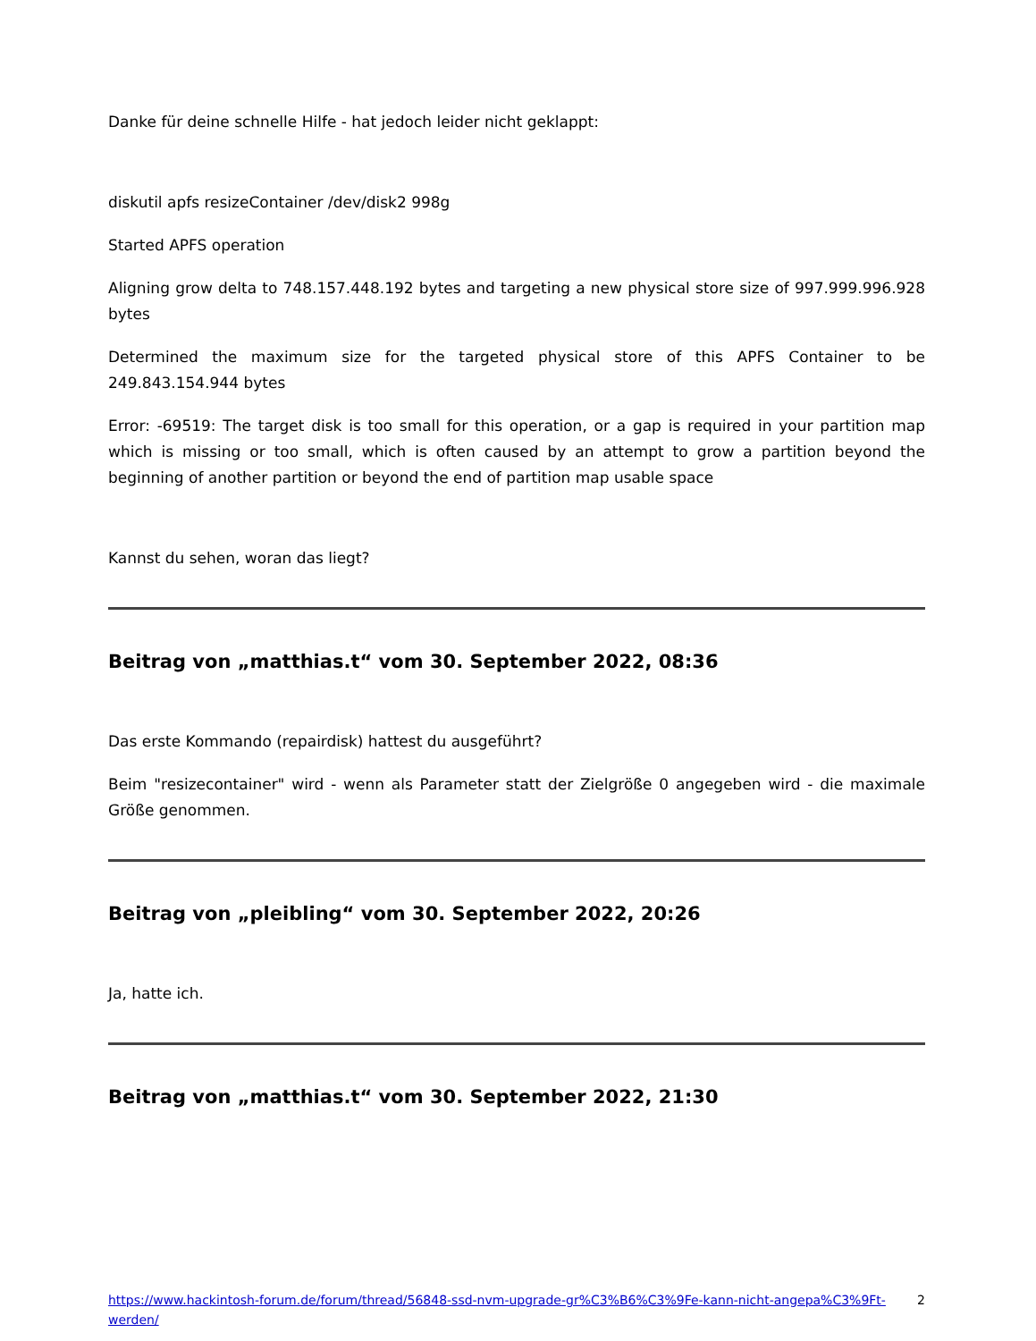Danke für deine schnelle Hilfe - hat jedoch leider nicht geklappt:
diskutil apfs resizeContainer /dev/disk2 998g
Started APFS operation
Aligning grow delta to 748.157.448.192 bytes and targeting a new physical store size of 997.999.996.928 bytes
Determined the maximum size for the targeted physical store of this APFS Container to be 249.843.154.944 bytes
Error: -69519: The target disk is too small for this operation, or a gap is required in your partition map which is missing or too small, which is often caused by an attempt to grow a partition beyond the beginning of another partition or beyond the end of partition map usable space
Kannst du sehen, woran das liegt?
Beitrag von „matthias.t“ vom 30. September 2022, 08:36
Das erste Kommando (repairdisk) hattest du ausgeführt?
Beim "resizecontainer" wird - wenn als Parameter statt der Zielgröße 0 angegeben wird - die maximale Größe genommen.
Beitrag von „pleibling“ vom 30. September 2022, 20:26
Ja, hatte ich.
Beitrag von „matthias.t“ vom 30. September 2022, 21:30
https://www.hackintosh-forum.de/forum/thread/56848-ssd-nvm-upgrade-gr%C3%B6%C3%9Fe-kann-nicht-angepa%C3%9Ft-werden/ 2